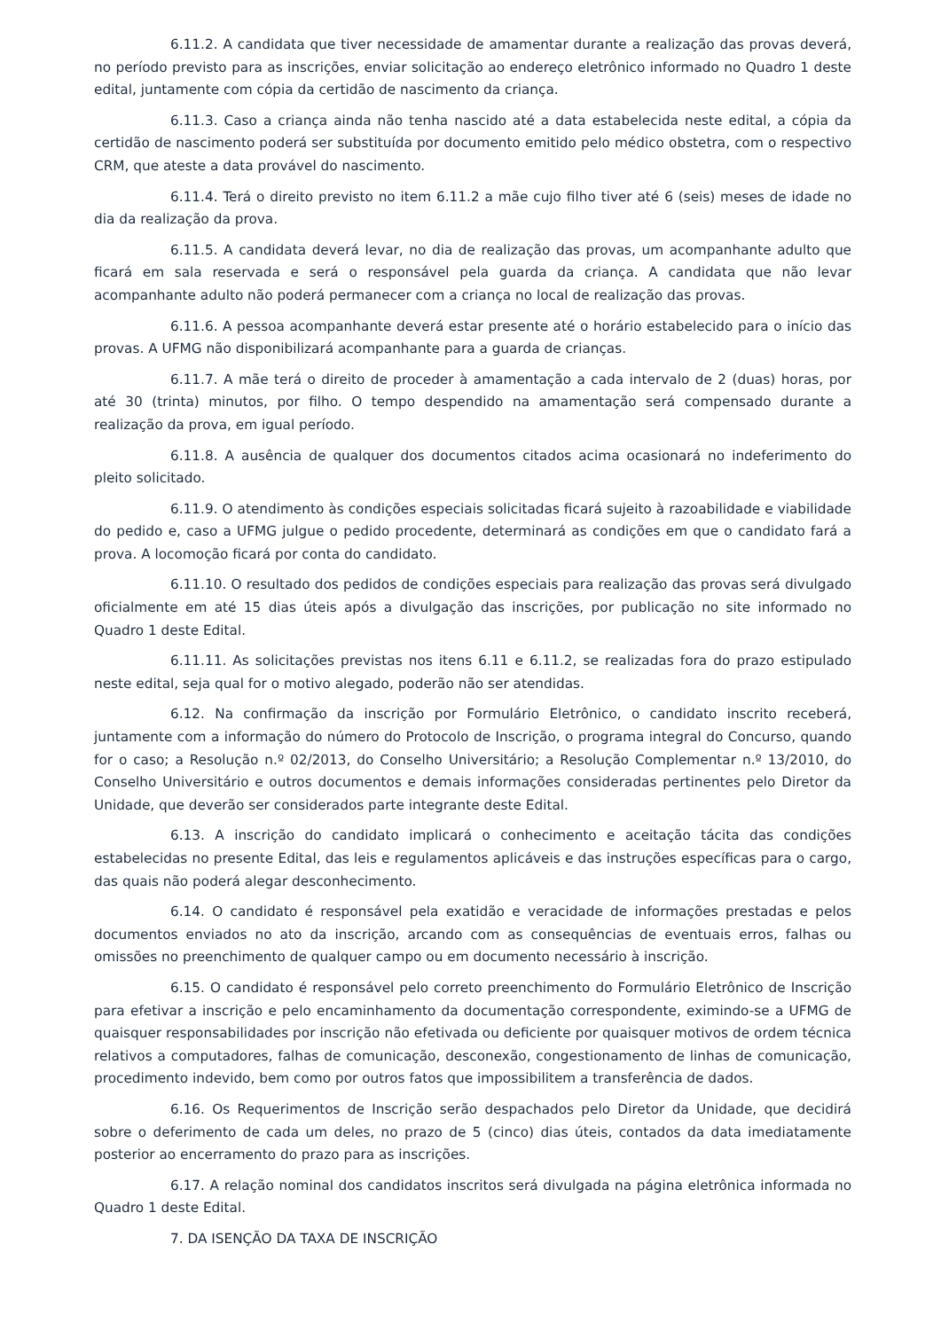6.11.2. A candidata que tiver necessidade de amamentar durante a realização das provas deverá, no período previsto para as inscrições, enviar solicitação ao endereço eletrônico informado no Quadro 1 deste edital, juntamente com cópia da certidão de nascimento da criança.
6.11.3. Caso a criança ainda não tenha nascido até a data estabelecida neste edital, a cópia da certidão de nascimento poderá ser substituída por documento emitido pelo médico obstetra, com o respectivo CRM, que ateste a data provável do nascimento.
6.11.4. Terá o direito previsto no item 6.11.2 a mãe cujo filho tiver até 6 (seis) meses de idade no dia da realização da prova.
6.11.5. A candidata deverá levar, no dia de realização das provas, um acompanhante adulto que ficará em sala reservada e será o responsável pela guarda da criança. A candidata que não levar acompanhante adulto não poderá permanecer com a criança no local de realização das provas.
6.11.6. A pessoa acompanhante deverá estar presente até o horário estabelecido para o início das provas. A UFMG não disponibilizará acompanhante para a guarda de crianças.
6.11.7. A mãe terá o direito de proceder à amamentação a cada intervalo de 2 (duas) horas, por até 30 (trinta) minutos, por filho. O tempo despendido na amamentação será compensado durante a realização da prova, em igual período.
6.11.8. A ausência de qualquer dos documentos citados acima ocasionará no indeferimento do pleito solicitado.
6.11.9. O atendimento às condições especiais solicitadas ficará sujeito à razoabilidade e viabilidade do pedido e, caso a UFMG julgue o pedido procedente, determinará as condições em que o candidato fará a prova. A locomoção ficará por conta do candidato.
6.11.10. O resultado dos pedidos de condições especiais para realização das provas será divulgado oficialmente em até 15 dias úteis após a divulgação das inscrições, por publicação no site informado no Quadro 1 deste Edital.
6.11.11. As solicitações previstas nos itens 6.11 e 6.11.2, se realizadas fora do prazo estipulado neste edital, seja qual for o motivo alegado, poderão não ser atendidas.
6.12. Na confirmação da inscrição por Formulário Eletrônico, o candidato inscrito receberá, juntamente com a informação do número do Protocolo de Inscrição, o programa integral do Concurso, quando for o caso; a Resolução n.º 02/2013, do Conselho Universitário; a Resolução Complementar n.º 13/2010, do Conselho Universitário e outros documentos e demais informações consideradas pertinentes pelo Diretor da Unidade, que deverão ser considerados parte integrante deste Edital.
6.13. A inscrição do candidato implicará o conhecimento e aceitação tácita das condições estabelecidas no presente Edital, das leis e regulamentos aplicáveis e das instruções específicas para o cargo, das quais não poderá alegar desconhecimento.
6.14. O candidato é responsável pela exatidão e veracidade de informações prestadas e pelos documentos enviados no ato da inscrição, arcando com as consequências de eventuais erros, falhas ou omissões no preenchimento de qualquer campo ou em documento necessário à inscrição.
6.15. O candidato é responsável pelo correto preenchimento do Formulário Eletrônico de Inscrição para efetivar a inscrição e pelo encaminhamento da documentação correspondente, eximindo-se a UFMG de quaisquer responsabilidades por inscrição não efetivada ou deficiente por quaisquer motivos de ordem técnica relativos a computadores, falhas de comunicação, desconexão, congestionamento de linhas de comunicação, procedimento indevido, bem como por outros fatos que impossibilitem a transferência de dados.
6.16. Os Requerimentos de Inscrição serão despachados pelo Diretor da Unidade, que decidirá sobre o deferimento de cada um deles, no prazo de 5 (cinco) dias úteis, contados da data imediatamente posterior ao encerramento do prazo para as inscrições.
6.17. A relação nominal dos candidatos inscritos será divulgada na página eletrônica informada no Quadro 1 deste Edital.
7. DA ISENÇÃO DA TAXA DE INSCRIÇÃO